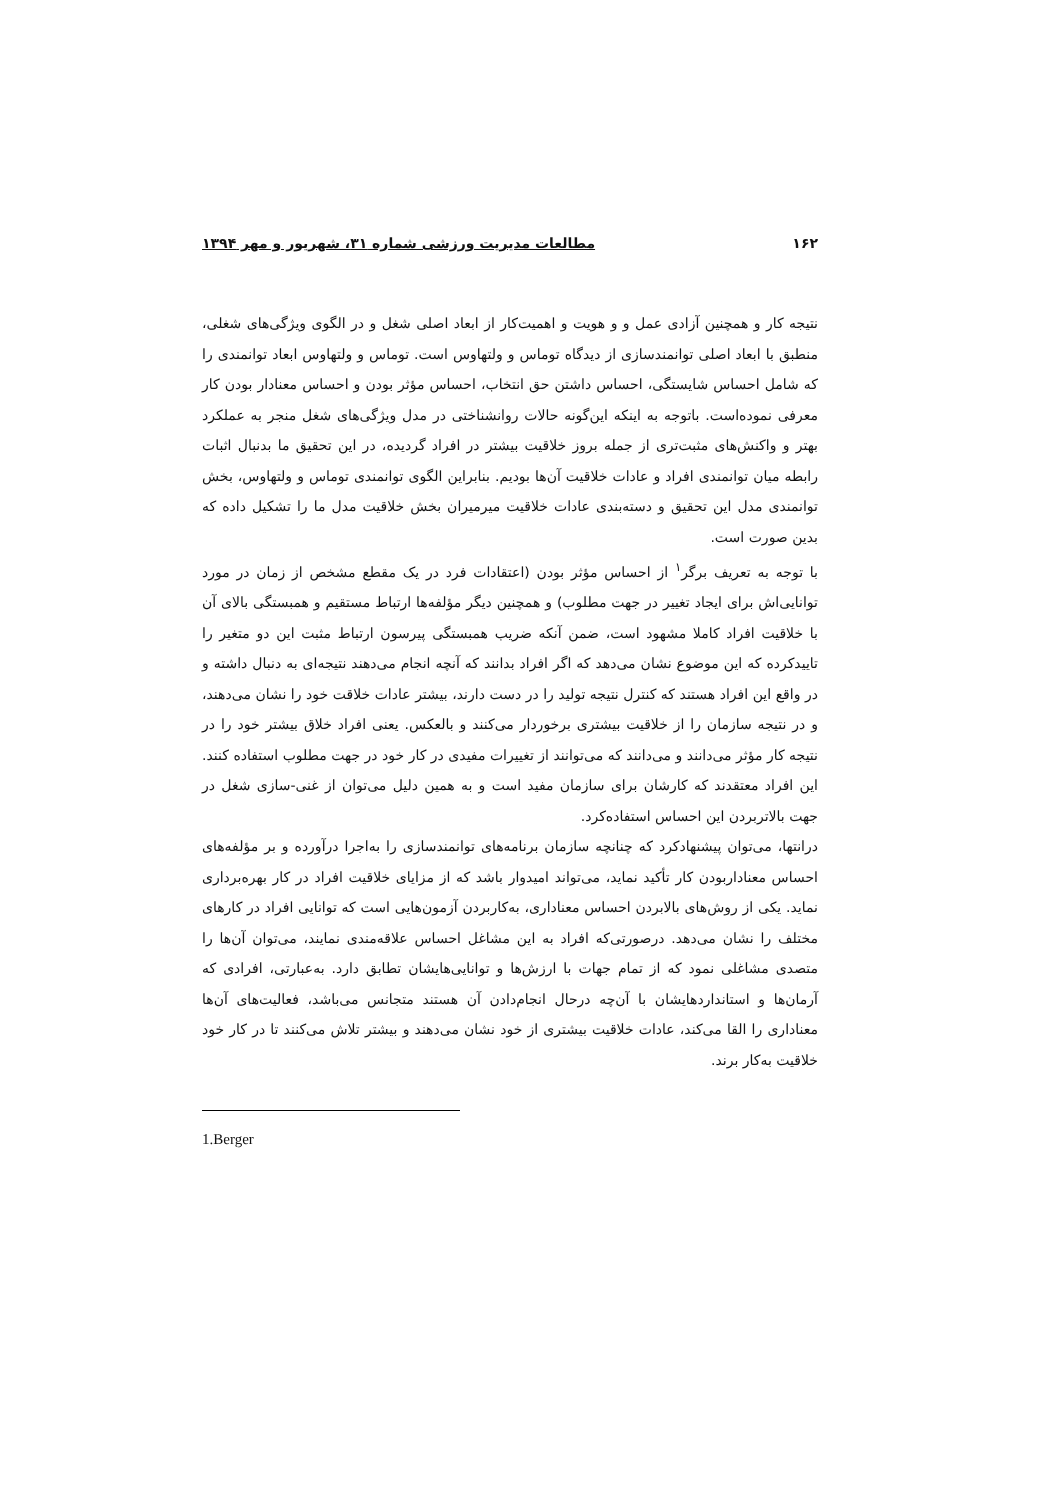۱۶۲ مطالعات مدیریت ورزشی شماره ۳۱، شهریور و مهر ۱۳۹۴
نتیجه کار و همچنین آزادی عمل و و هویت و اهمیت‌کار از ابعاد اصلی شغل و در الگوی ویژگی‌های شغلی، منطبق با ابعاد اصلی توانمندسازی از دیدگاه توماس و ولتهاوس است. توماس و ولتهاوس ابعاد توانمندی را که شامل احساس شایستگی، احساس داشتن حق انتخاب، احساس مؤثر بودن و احساس معنادار بودن کار معرفی نموده‌است. باتوجه به اینکه این‌گونه حالات روانشناختی در مدل ویژگی‌های شغل منجر به عملکرد بهتر و واکنش‌های مثبت‌تری از جمله بروز خلاقیت بیشتر در افراد گردیده، در این تحقیق ما بدنبال اثبات رابطه میان توانمندی افراد و عادات خلاقیت آن‌ها بودیم. بنابراین الگوی توانمندی توماس و ولتهاوس، بخش توانمندی مدل این تحقیق و دسته‌بندی عادات خلاقیت میرمیران بخش خلاقیت مدل ما را تشکیل داده که بدین صورت است.
با توجه به تعریف برگر<sup>۱</sup> از احساس مؤثر بودن (اعتقادات فرد در یک مقطع مشخص از زمان در مورد توانایی‌اش برای ایجاد تغییر در جهت مطلوب) و همچنین دیگر مؤلفه‌ها ارتباط مستقیم و همبستگی بالای آن با خلاقیت افراد کاملا مشهود است، ضمن آنکه ضریب همبستگی پیرسون ارتباط مثبت این دو متغیر را تاییدکرده که این موضوع نشان می‌دهد که اگر افراد بدانند که آنچه انجام می‌دهند نتیجه‌ای به دنبال داشته و در واقع این افراد هستند که کنترل نتیجه تولید را در دست دارند، بیشتر عادات خلاقت خود را نشان می‌دهند، و در نتیجه سازمان را از خلاقیت بیشتری برخوردار می‌کنند و بالعکس. یعنی افراد خلاق بیشتر خود را در نتیجه کار مؤثر می‌دانند و می‌دانند که می‌توانند از تغییرات مفیدی در کار خود در جهت مطلوب استفاده کنند. این افراد معتقدند که کارشان برای سازمان مفید است و به همین دلیل می‌توان از غنی-سازی شغل در جهت بالاتربردن این احساس استفاده‌کرد.
درانتها، می‌توان پیشنهادکرد که چنانچه سازمان برنامه‌های توانمندسازی را به‌اجرا درآورده و بر مؤلفه‌های احساس معنادار‌بودن کار تأکید نماید، می‌تواند امیدوار باشد که از مزایای خلاقیت افراد در کار بهره‌برداری نماید. یکی از روش‌های بالابردن احساس معناداری، به‌کاربردن آزمون‌هایی است که توانایی افراد در کارهای مختلف را نشان می‌دهد. درصورتی‌که افراد به این مشاغل احساس علاقه‌مندی نمایند، می‌توان آن‌ها را متصدی مشاغلی نمود که از تمام جهات با ارزش‌ها و توانایی‌هایشان تطابق دارد. به‌عبارتی، افرادی که آرمان‌ها و استانداردهایشان با آن‌چه درحال انجام‌دادن آن هستند متجانس می‌باشد، فعالیت‌های آن‌ها معناداری را القا می‌کند، عادات خلاقیت بیشتری از خود نشان می‌دهند و بیشتر تلاش می‌کنند تا در کار خود خلاقیت به‌کار برند.
1.Berger